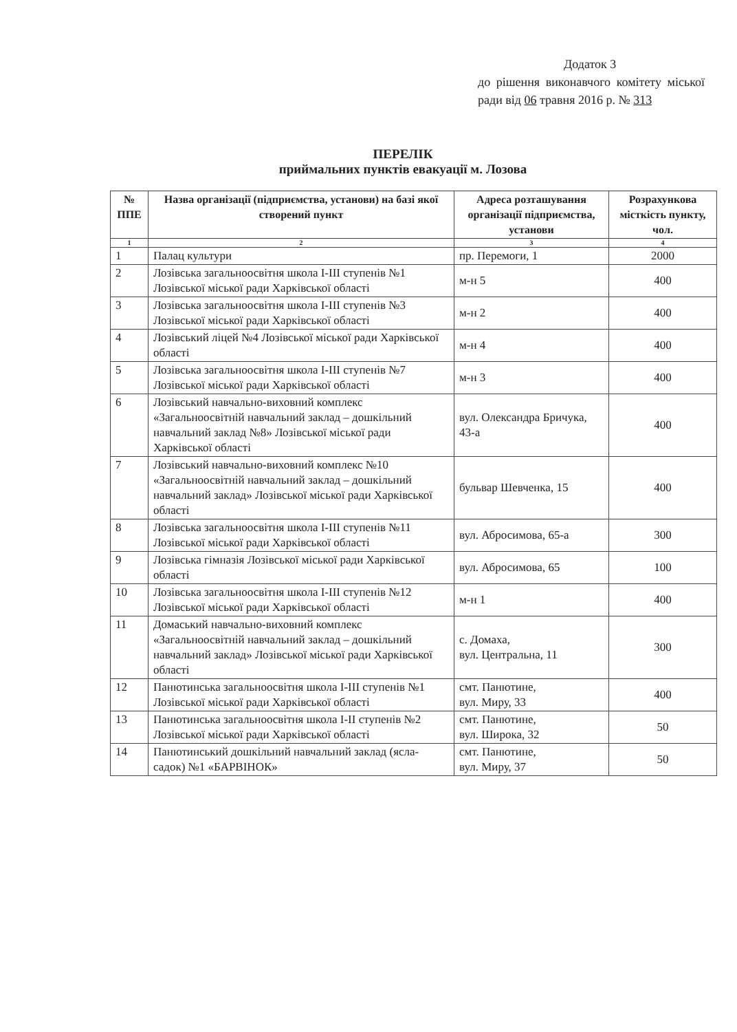Додаток 3
до рішення виконавчого комітету міської ради від 06 травня 2016 р. № 313
ПЕРЕЛІК
приймальних пунктів евакуації м. Лозова
| № ППЕ | Назва організації (підприємства, установи) на базі якої створений пункт | Адреса розташування організації підприємства, установи | Розрахункова місткість пункту, чол. |
| --- | --- | --- | --- |
| 1 | 2 | 3 | 4 |
| 1 | Палац культури | пр. Перемоги, 1 | 2000 |
| 2 | Лозівська загальноосвітня школа І-ІІІ ступенів №1 Лозівської міської ради Харківської області | м-н 5 | 400 |
| 3 | Лозівська загальноосвітня школа І-ІІІ ступенів №3 Лозівської міської ради Харківської області | м-н 2 | 400 |
| 4 | Лозівський ліцей №4 Лозівської міської ради Харківської області | м-н 4 | 400 |
| 5 | Лозівська загальноосвітня школа І-ІІІ ступенів №7 Лозівської міської ради Харківської області | м-н 3 | 400 |
| 6 | Лозівський навчально-виховний комплекс «Загальноосвітній навчальний заклад – дошкільний навчальний заклад №8» Лозівської міської ради Харківської області | вул. Олександра Бричука, 43-а | 400 |
| 7 | Лозівський навчально-виховний комплекс №10 «Загальноосвітній навчальний заклад – дошкільний навчальний заклад» Лозівської міської ради Харківської області | бульвар Шевченка, 15 | 400 |
| 8 | Лозівська загальноосвітня школа І-ІІІ ступенів №11 Лозівської міської ради Харківської області | вул. Абросимова, 65-а | 300 |
| 9 | Лозівська гімназія Лозівської міської ради Харківської області | вул. Абросимова, 65 | 100 |
| 10 | Лозівська загальноосвітня школа І-ІІІ ступенів №12 Лозівської міської ради Харківської області | м-н 1 | 400 |
| 11 | Домаський навчально-виховний комплекс «Загальноосвітній навчальний заклад – дошкільний навчальний заклад» Лозівської міської ради Харківської області | с. Домаха, вул. Центральна, 11 | 300 |
| 12 | Панютинська загальноосвітня школа І-ІІІ ступенів №1 Лозівської міської ради Харківської області | смт. Панютине, вул. Миру, 33 | 400 |
| 13 | Панютинська загальноосвітня школа І-ІІ ступенів №2 Лозівської міської ради Харківської області | смт. Панютине, вул. Широка, 32 | 50 |
| 14 | Панютинський дошкільний навчальний заклад (ясла-садок) №1 «БАРВІНОК» | смт. Панютине, вул. Миру, 37 | 50 |